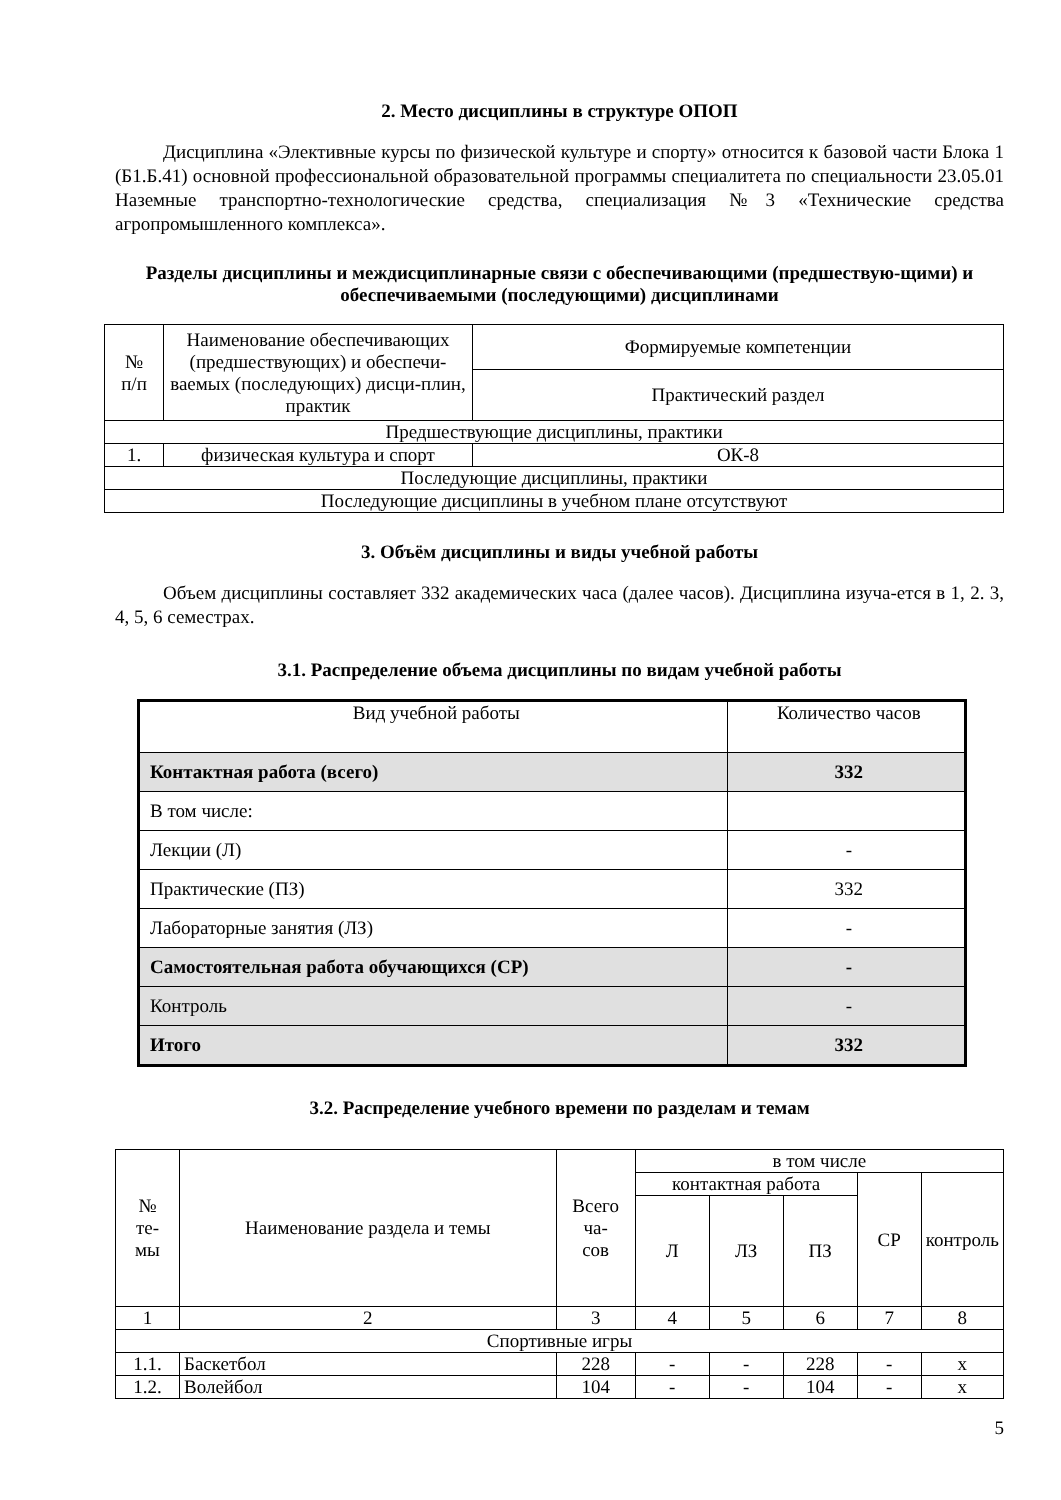2. Место дисциплины в структуре ОПОП
Дисциплина «Элективные курсы по физической культуре и спорту» относится к базовой части Блока 1 (Б1.Б.41) основной профессиональной образовательной программы специалитета по специальности 23.05.01 Наземные транспортно-технологические средства, специализация №3 «Технические средства агропромышленного комплекса».
Разделы дисциплины и междисциплинарные связи с обеспечивающими (предшествую-щими) и обеспечиваемыми (последующими) дисциплинами
| № п/п | Наименование обеспечивающих (предшествующих) и обеспечи-ваемых (последующих) дисци-плин, практик | Формируемые компетенции |
| | | Практический раздел |
| Предшествующие дисциплины, практики | | |
| 1. | физическая культура и спорт | ОК-8 |
| Последующие дисциплины, практики | | |
| Последующие дисциплины в учебном плане отсутствуют | | |
3. Объём дисциплины и виды учебной работы
Объем дисциплины составляет 332 академических часа (далее часов). Дисциплина изуча-ется в 1, 2. 3, 4, 5, 6 семестрах.
3.1. Распределение объема дисциплины по видам учебной работы
| Вид учебной работы | Количество часов |
| Контактная работа (всего) | 332 |
| В том числе: | |
| Лекции (Л) | - |
| Практические (ПЗ) | 332 |
| Лабораторные занятия (ЛЗ) | - |
| Самостоятельная работа обучающихся (СР) | - |
| Контроль | - |
| Итого | 332 |
3.2. Распределение учебного времени по разделам и темам
| № те- мы | Наименование раздела и темы | Всего ча- сов | в том числе | | | | |
| | | | контактная работа | | | СР | контроль |
| | | | Л | ЛЗ | ПЗ | | |
| 1 | 2 | 3 | 4 | 5 | 6 | 7 | 8 |
| Спортивные игры | | | | | | | |
| 1.1. | Баскетбол | 228 | - | - | 228 | - | х |
| 1.2. | Волейбол | 104 | - | - | 104 | - | х |
5